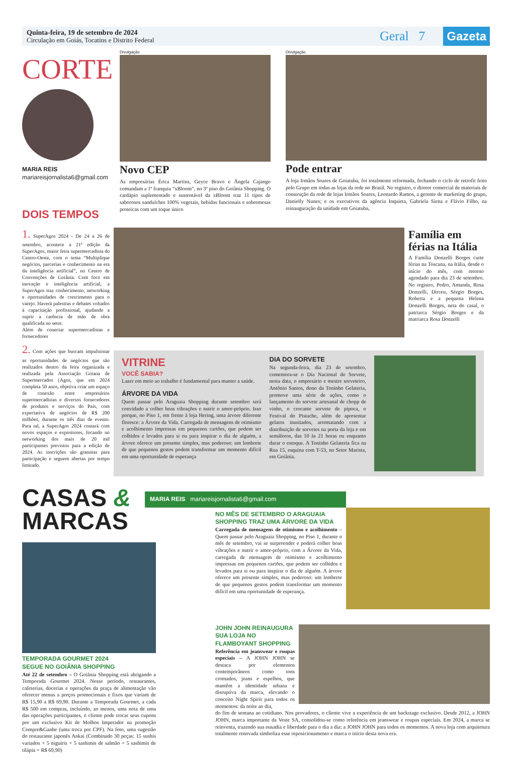Quinta-feira, 19 de setembro de 2024
Circulação em Goiás, Tocatins e Distrito Federal
Geral 7 Gazeta
CORTE
MARIA REIS
mariareisjornalista6@gmail.com
Divulgação
Novo CEP
As empresárias Érica Martins, Geyce Bravo e Ângela Cajango comandam a 1ª franquia “xBloom”, no 3º piso do Goiânia Shopping. O cardápio suplementado e sustentável da xBloom traz 11 tipos de saborosos sanduíches 100% vegetais, bebidas funcionais e sobremesas proteicas com um toque único
Divulgação
Pode entrar
A loja Irmãos Soares de Goiatuba, foi totalmente reformada, fechando o ciclo de retrofit feito pelo Grupo em todas as lojas da rede no Brasil. No registro, o diretor comercial de materiais de construção da rede de lojas Irmãos Soares, Leonardo Ramos, a gerente de marketing do grupo, Danielly Nunes; e os executivos da agência Inquieta, Gabriela Siena e Flávio Filho, na reinauguração da unidade em Goiatuba,
DOIS TEMPOS
1. SuperAgos 2024 - De 24 a 26 de setembro, acontece a 21ª edição da SuperAgos, maior feira supermercadista do Centro-Oeste, com o tema “Multiplique negócios, parcerias e conhecimento na era da inteligência artificial”, no Centro de Convenções de Goiânia. Com foco em inovação e inteligência artificial, a SuperAgos traz conhecimento, networking e oportunidades de crescimento para o varejo. Haverá palestras e debates voltados à capacitação profissional, ajudando a suprir a carência de mão de obra qualificada no setor.
Além de conectar supermercadistas e fornecedores
2. Com ações que buscam impulsionar as oportunidades de negócios que são realizados dentro da feira organizada e realizada pela Associação Goiana de Supermercados (Agos, que em 2024 completa 50 anos, objetiva criar um espaço de conexão entre empresários supermercadistas e diversos fornecedores de produtos e serviços do País, com expectativa de negócios de R$ 200 milhões, durante os três dias de evento. Para tal, a SuperAgos 2024 contará com novos espaços e expositores, focando no networking dos mais de 20 mil participantes previstos para a edição de 2024. As inscrições são gratuitas para participação e seguem abertas por tempo limitado.
Família em férias na Itália
A Família Donzelli Borges curte férias na Toscana, na Itália, desde o início do mês, com retorno agendado para dia 23 de setembro. No registro, Pedro, Amanda, Rosa Donzelli, Dirceu, Sérgio Borges, Roberta e a pequena Helena Donzelli Borges, neta do casal, o patriarca Sérgio Borges e da matriarca Rosa Donzelli
VITRINE
VOCÊ SABIA?
Lazer em meio ao trabalho é fundamental para manter a saúde.
ÁRVORE DA VIDA
Quem passar pelo Araguaia Shopping durante setembro será convidado a colher boas vibrações e nutrir o amor-próprio. Isso porque, no Piso 1, em frente à loja Hering, uma árvore diferente floresce: a Árvore da Vida. Carregada de mensagens de otimismo e acolhimento impressas em pequenos cartões, que podem ser colhidos e levados para si ou para inspirar o dia de alguém, a árvore oferece um presente simples, mas poderoso: um lembrete de que pequenos gestos podem transformar um momento difícil em uma oportunidade de esperança
DIA DO SORVETE
Na segunda-feira, dia 23 de setembro, comemora-se o Dia Nacional do Sorvete, nesta data, o empresário e mestre sorveteiro, Antônio Santos, dono da Toninho Gelateria, promove uma série de ações, como o lançamento do sorvete artesanal de chopp de vinho, o crocante sorvete de pipoca, o Festival do Pistache, além de apresentar gelatos inusitados, arrematando com a distribuição de sorvetes na porta da loja e em semáforos, das 10 às 21 horas ou enquanto durar o estoque. A Toninho Gelateria fica na Rua 15, esquina com T-53, no Setor Marista, em Goiânia.
CASAS &
MARCAS
TEMPORADA GOURMET 2024
SEGUE NO GOIÂNIA SHOPPING
Até 22 de setembro – O Goiânia Shopping está abrigando a Temporada Gourmet 2024. Nesse período, restaurantes, cafeterias, docerias e operações da praça de alimentação vão oferecer menus a preços promocionais e fixos que variam de R$ 15,90 a R$ 69,90. Durante a Temporada Gourmet, a cada R$ 500 em compras, incluindo, ao menos, uma nota de uma das operações participantes, o cliente pode trocar seus cupons por um exclusivo Kit de Molhos Imperador na promoção Compre&Ganhe (uma troca por CPF). Na foto, uma sugestão do restaurante japonês Ankai (Combinado 30 peças: 15 sushis variados + 5 niguiris + 5 sashimis de salmão + 5 sashimis de tilápia = R$ 69,90)
MARIA REIS mariareisjornalista6@gmail.com
NO MÊS DE SETEMBRO O ARAGUAIA SHOPPING TRAZ UMA ÁRVORE DA VIDA
Carregada de mensagens de otimismo e acolhimento – Quem passar pelo Araguaia Shopping, no Piso 1, durante o mês de setembro, vai se surpreender e poderá colher boas vibrações e nutrir o amor-próprio, com a Árvore da Vida, carregada de mensagem de otimismo e acolhimento impressas em pequenos cartões, que podem ser colhidos e levados para si ou para inspirar o dia de alguém. A árvore oferece um presente simples, mas poderoso: um lembrete de que pequenos gestos podem transformar um momento difícil em uma oportunidade de esperança.
JOHN JOHN REINAUGURA SUA LOJA NO FLAMBOYANT SHOPPING
Referência em jeanswear e roupas especiais – A JOHN JOHN se destaca por elementos contemporâneos como tons cromados, jeans e espelhos, que mantêm a identidade urbana e disruptiva da marca, elevando o conceito Night Spirit para todos os momentos: da noite ao dia,
do fim de semana ao cotidiano. Nos provadores, o cliente vive a experiência de um backstage exclusivo. Desde 2012, a JOHN JOHN, marca importante da Veste SA, consolidou-se como referência em jeanswear e roupas especiais. Em 2024, a marca se reinventa, trazendo sua ousadia e liberdade para o dia a dia: a JOHN JOHN para todos os momentos. A nova loja com arquitetura totalmente renovada simboliza esse reposicionamento e marca o início desta nova era.